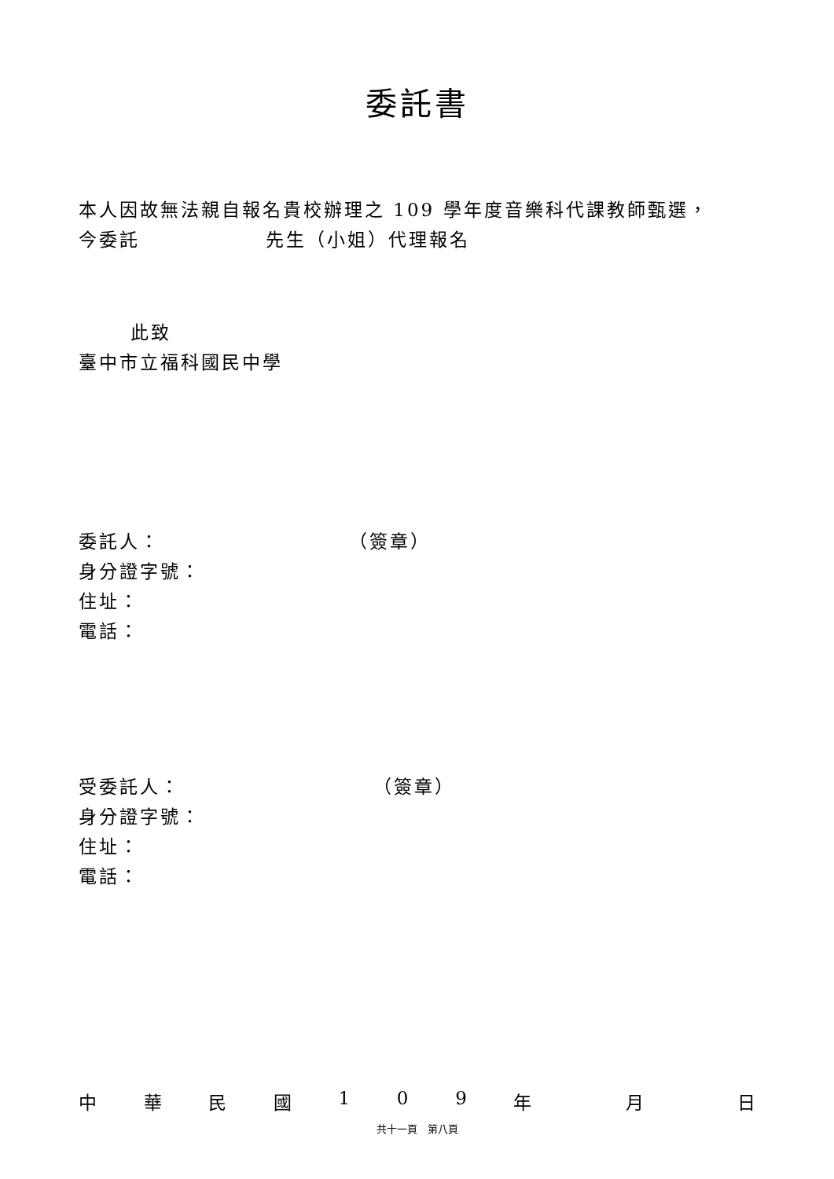委託書
本人因故無法親自報名貴校辦理之 109 學年度音樂科代課教師甄選，
今委託 先生（小姐）代理報名
此致
臺中市立福科國民中學
委託人： （簽章）
身分證字號：
住址：
電話：
受委託人： （簽章）
身分證字號：
住址：
電話：
中華民國 109 年 月 日
共十一頁　第八頁